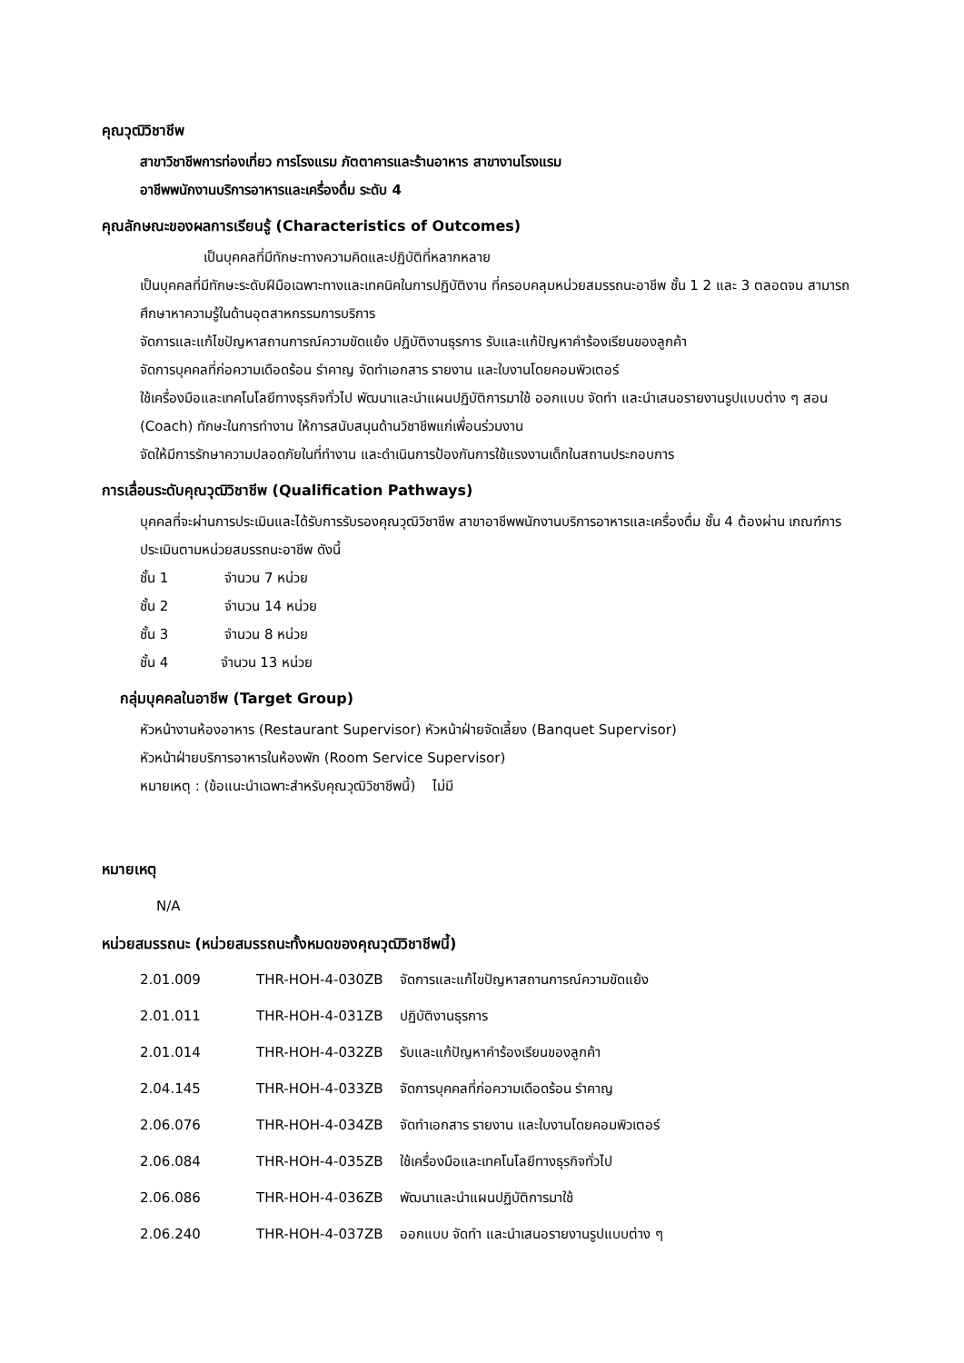คุณวุฒิวิชาชีพ
สาขาวิชาชีพการท่องเที่ยว การโรงแรม ภัตตาคารและร้านอาหาร สาขางานโรงแรม
อาชีพพนักงานบริการอาหารและเครื่องดื่ม ระดับ 4
คุณลักษณะของผลการเรียนรู้ (Characteristics of Outcomes)
เป็นบุคคลที่มีทักษะทางความคิดและปฏิบัติที่หลากหลาย
เป็นบุคคลที่มีทักษะระดับฝีมือเฉพาะทางและเทคนิคในการปฏิบัติงาน ที่ครอบคลุมหน่วยสมรรถนะอาชีพ ชั้น 1 2 และ 3 ตลอดจน สามารถศึกษาหาความรู้ในด้านอุตสาหกรรมการบริการ
จัดการและแก้ไขปัญหาสถานการณ์ความขัดแย้ง ปฏิบัติงานธุรการ รับและแก้ปัญหาคำร้องเรียนของลูกค้า
จัดการบุคคลที่ก่อความเดือดร้อน รำคาญ จัดทำเอกสาร รายงาน และใบงานโดยคอมพิวเตอร์
ใช้เครื่องมือและเทคโนโลยีทางธุรกิจทั่วไป พัฒนาและนำแผนปฏิบัติการมาใช้ ออกแบบ จัดทำ และนำเสนอรายงานรูปแบบต่าง ๆ สอน (Coach) ทักษะในการทำงาน ให้การสนับสนุนด้านวิชาชีพแก่เพื่อนร่วมงาน
จัดให้มีการรักษาความปลอดภัยในที่ทำงาน และดำเนินการป้องกันการใช้แรงงานเด็กในสถานประกอบการ
การเลื่อนระดับคุณวุฒิวิชาชีพ (Qualification Pathways)
บุคคลที่จะผ่านการประเมินและได้รับการรับรองคุณวุฒิวิชาชีพ สาขาอาชีพพนักงานบริการอาหารและเครื่องดื่ม ชั้น 4 ต้องผ่าน เกณฑ์การประเมินตามหน่วยสมรรถนะอาชีพ ดังนี้
ชั้น 1 จำนวน 7 หน่วย
ชั้น 2 จำนวน 14 หน่วย
ชั้น 3 จำนวน 8 หน่วย
ชั้น 4 จำนวน 13 หน่วย
กลุ่มบุคคลในอาชีพ (Target Group)
หัวหน้างานห้องอาหาร (Restaurant Supervisor) หัวหน้าฝ่ายจัดเลี้ยง (Banquet Supervisor)
หัวหน้าฝ่ายบริการอาหารในห้องพัก (Room Service Supervisor)
หมายเหตุ : (ข้อแนะนำเฉพาะสำหรับคุณวุฒิวิชาชีพนี้) ไม่มี
หมายเหตุ
N/A
หน่วยสมรรถนะ (หน่วยสมรรถนะทั้งหมดของคุณวุฒิวิชาชีพนี้)
| 2.01.009 | THR-HOH-4-030ZB | จัดการและแก้ไขปัญหาสถานการณ์ความขัดแย้ง |
| 2.01.011 | THR-HOH-4-031ZB | ปฏิบัติงานธุรการ |
| 2.01.014 | THR-HOH-4-032ZB | รับและแก้ปัญหาคำร้องเรียนของลูกค้า |
| 2.04.145 | THR-HOH-4-033ZB | จัดการบุคคลที่ก่อความเดือดร้อน รำคาญ |
| 2.06.076 | THR-HOH-4-034ZB | จัดทำเอกสาร รายงาน และใบงานโดยคอมพิวเตอร์ |
| 2.06.084 | THR-HOH-4-035ZB | ใช้เครื่องมือและเทคโนโลยีทางธุรกิจทั่วไป |
| 2.06.086 | THR-HOH-4-036ZB | พัฒนาและนำแผนปฏิบัติการมาใช้ |
| 2.06.240 | THR-HOH-4-037ZB | ออกแบบ จัดทำ และนำเสนอรายงานรูปแบบต่าง ๆ |